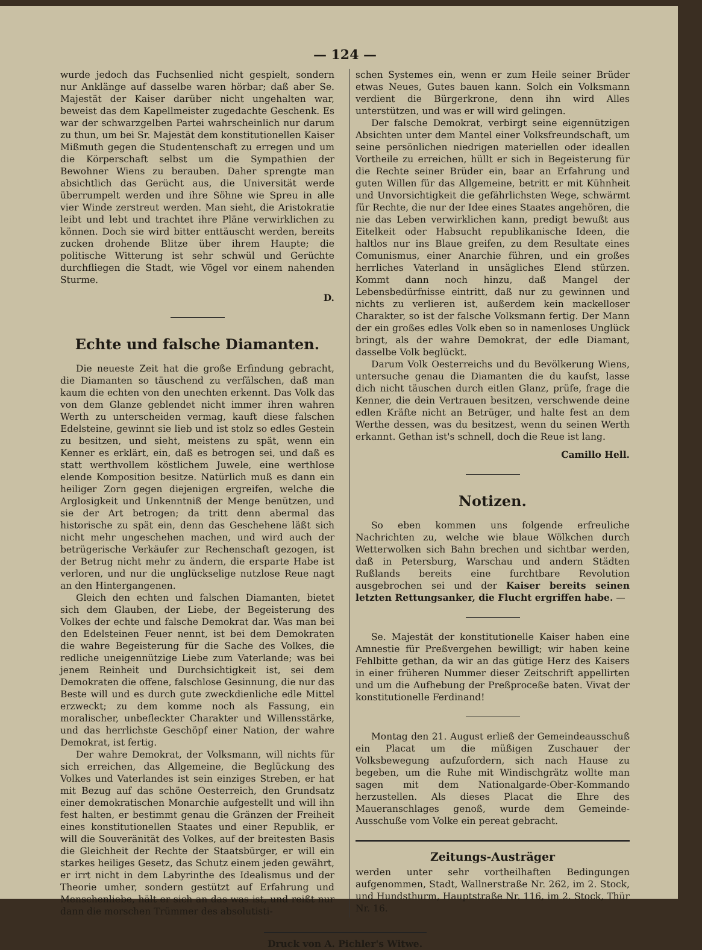— 124 —
wurde jedoch das Fuchsenlied nicht gespielt, sondern nur Anklänge auf dasselbe waren hörbar; daß aber Se. Majestät der Kaiser darüber nicht ungehalten war, beweist das dem Kapellmeister zugedachte Geschenk. Es war der schwarzgelben Partei wahrscheinlich nur darum zu thun, um bei Sr. Majestät dem konstitutionellen Kaiser Mißmuth gegen die Studentenschaft zu erregen und um die Körperschaft selbst um die Sympathien der Bewohner Wiens zu berauben. Daher sprengte man absichtlich das Gerücht aus, die Universität werde überrumpelt werden und ihre Söhne wie Spreu in alle vier Winde zerstreut werden. Man sieht, die Aristokratie leibt und lebt und trachtet ihre Pläne verwirklichen zu können. Doch sie wird bitter enttäuscht werden, bereits zucken drohende Blitze über ihrem Haupte; die politische Witterung ist sehr schwül und Gerüchte durchfliegen die Stadt, wie Vögel vor einem nahenden Sturme.
D.
Echte und falsche Diamanten.
Die neueste Zeit hat die große Erfindung gebracht, die Diamanten so täuschend zu verfälschen, daß man kaum die echten von den unechten erkennt. Das Volk das von dem Glanze geblendet nicht immer ihren wahren Werth zu unterscheiden vermag, kauft diese falschen Edelsteine, gewinnt sie lieb und ist stolz so edles Gestein zu besitzen, und sieht, meistens zu spät, wenn ein Kenner es erklärt, ein, daß es betrogen sei, und daß es statt werthvollem köstlichem Juwele, eine werthlose elende Komposition besitze. Natürlich muß es dann ein heiliger Zorn gegen diejenigen ergreifen, welche die Arglosigkeit und Unkenntniß der Menge benützen, und sie der Art betrogen; da tritt denn abermal das historische zu spät ein, denn das Geschehene läßt sich nicht mehr ungeschehen machen, und wird auch der betrügerische Verkäufer zur Rechenschaft gezogen, ist der Betrug nicht mehr zu ändern, die ersparte Habe ist verloren, und nur die unglückselige nutzlose Reue nagt an den Hintergangenen.
Gleich den echten und falschen Diamanten, bietet sich dem Glauben, der Liebe, der Begeisterung des Volkes der echte und falsche Demokrat dar. Was man bei den Edelsteinen Feuer nennt, ist bei dem Demokraten die wahre Begeisterung für die Sache des Volkes, die redliche uneigennützige Liebe zum Vaterlande; was bei jenem Reinheit und Durchsichtigkeit ist, sei dem Demokraten die offene, falschlose Gesinnung, die nur das Beste will und es durch gute zweckdienliche edle Mittel erzweckt; zu dem komme noch als Fassung, ein moralischer, unbefleckter Charakter und Willensstärke, und das herrlichste Geschöpf einer Nation, der wahre Demokrat, ist fertig.
Der wahre Demokrat, der Volksmann, will nichts für sich erreichen, das Allgemeine, die Beglückung des Volkes und Vaterlandes ist sein einziges Streben, er hat mit Bezug auf das schöne Oesterreich, den Grundsatz einer demokratischen Monarchie aufgestellt und will ihn fest halten, er bestimmt genau die Gränzen der Freiheit eines konstitutionellen Staates und einer Republik, er will die Souveränität des Volkes, auf der breitesten Basis die Gleichheit der Rechte der Staatsbürger, er will ein starkes heiliges Gesetz, das Schutz einem jeden gewährt, er irrt nicht in dem Labyrinthe des Idealismus und der Theorie umher, sondern gestützt auf Erfahrung und Menschenliebe, hält er sich an das was ist, und reißt nur dann die morschen Trümmer des absolutisti-
schen Systemes ein, wenn er zum Heile seiner Brüder etwas Neues, Gutes bauen kann. Solch ein Volksmann verdient die Bürgerkrone, denn ihn wird Alles unterstützen, und was er will wird gelingen.
Der falsche Demokrat, verbirgt seine eigennützigen Absichten unter dem Mantel einer Volksfreundschaft, um seine persönlichen niedrigen materiellen oder ideallen Vortheile zu erreichen, hüllt er sich in Begeisterung für die Rechte seiner Brüder ein, baar an Erfahrung und guten Willen für das Allgemeine, betritt er mit Kühnheit und Unvorsichtigkeit die gefährlichsten Wege, schwärmt für Rechte, die nur der Idee eines Staates angehören, die nie das Leben verwirklichen kann, predigt bewußt aus Eitelkeit oder Habsucht republikanische Ideen, die haltlos nur ins Blaue greifen, zu dem Resultate eines Comunismus, einer Anarchie führen, und ein großes herrliches Vaterland in unsägliches Elend stürzen. Kommt dann noch hinzu, daß Mangel der Lebensbedürfnisse eintritt, daß nur zu gewinnen und nichts zu verlieren ist, außerdem kein mackelloser Charakter, so ist der falsche Volksmann fertig. Der Mann der ein großes edles Volk eben so in namenloses Unglück bringt, als der wahre Demokrat, der edle Diamant, dasselbe Volk beglückt.
Darum Volk Oesterreichs und du Bevölkerung Wiens, untersuche genau die Diamanten die du kaufst, lasse dich nicht täuschen durch eitlen Glanz, prüfe, frage die Kenner, die dein Vertrauen besitzen, verschwende deine edlen Kräfte nicht an Betrüger, und halte fest an dem Werthe dessen, was du besitzest, wenn du seinen Werth erkannt. Gethan ist's schnell, doch die Reue ist lang.
Camillo Hell.
Notizen.
So eben kommen uns folgende erfreuliche Nachrichten zu, welche wie blaue Wölkchen durch Wetterwolken sich Bahn brechen und sichtbar werden, daß in Petersburg, Warschau und andern Städten Rußlands bereits eine furchtbare Revolution ausgebrochen sei und der Kaiser bereits seinen letzten Rettungsanker, die Flucht ergriffen habe. —
Se. Majestät der konstitutionelle Kaiser haben eine Amnestie für Preßvergehen bewilligt; wir haben keine Fehlbitte gethan, da wir an das gütige Herz des Kaisers in einer früheren Nummer dieser Zeitschrift appellirten und um die Aufhebung der Preßproceße baten. Vivat der konstitutionelle Ferdinand!
Montag den 21. August erließ der Gemeindeausschuß ein Placat um die müßigen Zuschauer der Volksbewegung aufzufordern, sich nach Hause zu begeben, um die Ruhe mit Windischgrätz wollte man sagen mit dem Nationalgarde-Ober-Kommando herzustellen. Als dieses Placat die Ehre des Maueranschlages genoß, wurde dem Gemeinde-Ausschuße vom Volke ein pereat gebracht.
Zeitungs-Austräger
werden unter sehr vortheilhaften Bedingungen aufgenommen, Stadt, Wallnerstraße Nr. 262, im 2. Stock, und Hundsthurm, Hauptstraße Nr. 116, im 2. Stock, Thür Nr. 16.
Druck von A. Pichler's Witwe.